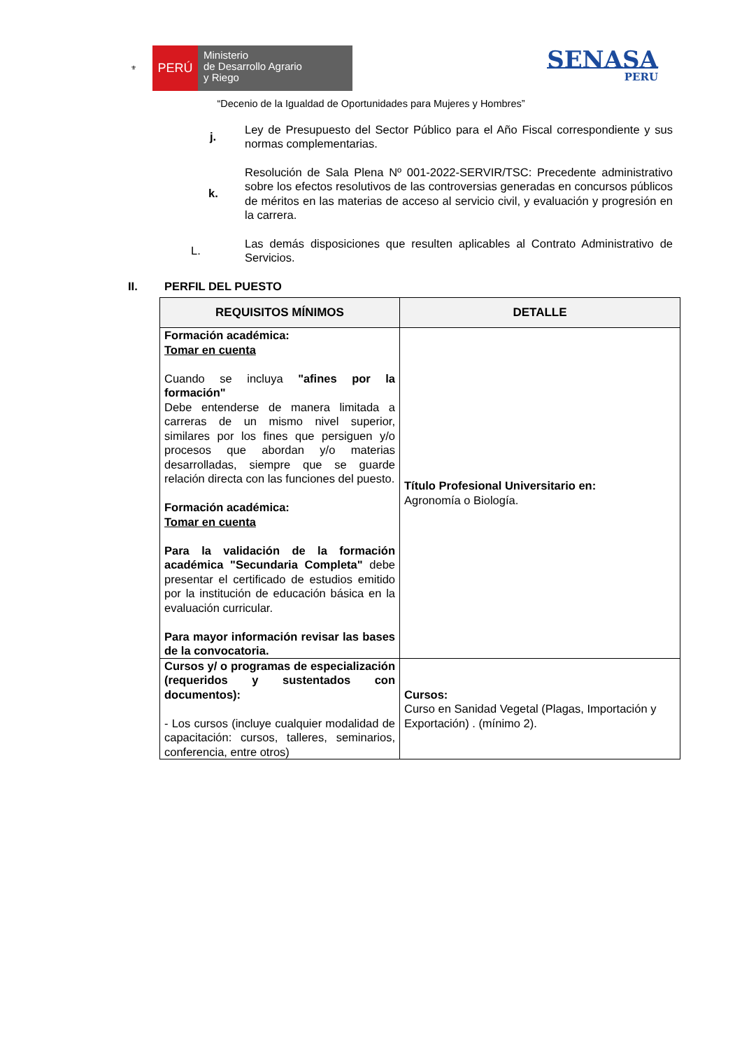⚜
PERÚ
Ministerio
de Desarrollo Agrario
y Riego
SENASA
PERU
“Decenio de la Igualdad de Oportunidades para Mujeres y Hombres”
j. Ley de Presupuesto del Sector Público para el Año Fiscal correspondiente y sus normas complementarias.
k. Resolución de Sala Plena Nº 001-2022-SERVIR/TSC: Precedente administrativo sobre los efectos resolutivos de las controversias generadas en concursos públicos de méritos en las materias de acceso al servicio civil, y evaluación y progresión en la carrera.
L. Las demás disposiciones que resulten aplicables al Contrato Administrativo de Servicios.
II. PERFIL DEL PUESTO
| REQUISITOS MÍNIMOS | DETALLE |
| --- | --- |
| Formación académica: Tomar en cuenta Cuando se incluya "afines por la formación" Debe entenderse de manera limitada a carreras de un mismo nivel superior, similares por los fines que persiguen y/o procesos que abordan y/o materias desarrolladas, siempre que se guarde relación directa con las funciones del puesto. Formación académica: Tomar en cuenta Para la validación de la formación académica "Secundaria Completa" debe presentar el certificado de estudios emitido por la institución de educación básica en la evaluación curricular. Para mayor información revisar las bases de la convocatoria. | Título Profesional Universitario en: Agronomía o Biología. |
| Cursos y/ o programas de especialización (requeridos y sustentados con documentos): - Los cursos (incluye cualquier modalidad de capacitación: cursos, talleres, seminarios, conferencia, entre otros) | Cursos: Curso en Sanidad Vegetal (Plagas, Importación y Exportación) . (mínimo 2). |